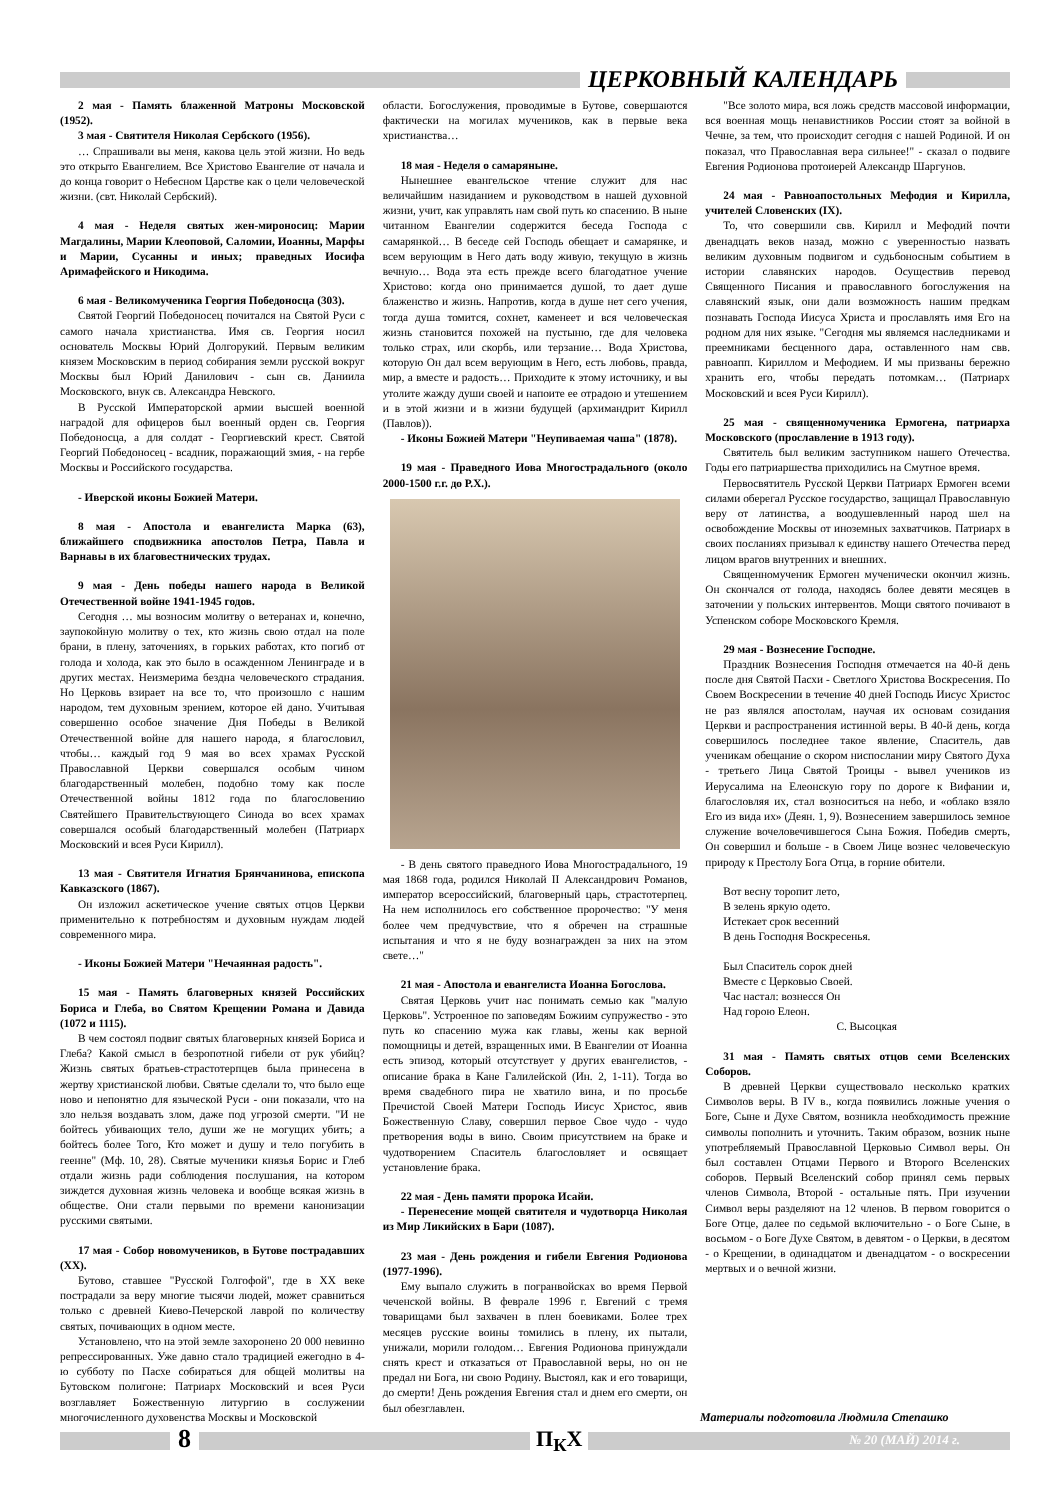ЦЕРКОВНЫЙ КАЛЕНДАРЬ
2 мая - Память блаженной Матроны Московской (1952).
3 мая - Святителя Николая Сербского (1956).
… Спрашивали вы меня, какова цель этой жизни. Но ведь это открыто Евангелием. Все Христово Евангелие от начала и до конца говорит о Небесном Царстве как о цели человеческой жизни. (свт. Николай Сербский).
4 мая - Неделя святых жен-мироносиц: Марии Магдалины, Марии Клеоповой, Саломии, Иоанны, Марфы и Марии, Сусанны и иных; праведных Иосифа Аримафейского и Никодима.
6 мая - Великомученика Георгия Победоносца (303).
Святой Георгий Победоносец почитался на Святой Руси с самого начала христианства. Имя св. Георгия носил основатель Москвы Юрий Долгорукий. Первым великим князем Московским в период собирания земли русской вокруг Москвы был Юрий Данилович - сын св. Даниила Московского, внук св. Александра Невского.
В Русской Императорской армии высшей военной наградой для офицеров был военный орден св. Георгия Победоносца, а для солдат - Георгиевский крест. Святой Георгий Победоносец - всадник, поражающий змия, - на гербе Москвы и Российского государства.
- Иверской иконы Божией Матери.
8 мая - Апостола и евангелиста Марка (63), ближайшего сподвижника апостолов Петра, Павла и Варнавы в их благовестнических трудах.
9 мая - День победы нашего народа в Великой Отечественной войне 1941-1945 годов.
Сегодня … мы возносим молитву о ветеранах и, конечно, заупокойную молитву о тех, кто жизнь свою отдал на поле брани, в плену, заточениях, в горьких работах, кто погиб от голода и холода, как это было в осажденном Ленинграде и в других местах. Неизмерима бездна человеческого страдания. Но Церковь взирает на все то, что произошло с нашим народом, тем духовным зрением, которое ей дано. Учитывая совершенно особое значение Дня Победы в Великой Отечественной войне для нашего народа, я благословил, чтобы… каждый год 9 мая во всех храмах Русской Православной Церкви совершался особым чином благодарственный молебен, подобно тому как после Отечественной войны 1812 года по благословению Святейшего Правительствующего Синода во всех храмах совершался особый благодарственный молебен (Патриарх Московский и всея Руси Кирилл).
13 мая - Святителя Игнатия Брянчанинова, епископа Кавказского (1867).
Он изложил аскетическое учение святых отцов Церкви применительно к потребностям и духовным нуждам людей современного мира.
- Иконы Божией Матери "Нечаянная радость".
15 мая - Память благоверных князей Российских Бориса и Глеба, во Святом Крещении Романа и Давида (1072 и 1115).
В чем состоял подвиг святых благоверных князей Бориса и Глеба? Какой смысл в безропотной гибели от рук убийц? Жизнь святых братьев-страстотерпцев была принесена в жертву христианской любви. Святые сделали то, что было еще ново и непонятно для языческой Руси - они показали, что на зло нельзя воздавать злом, даже под угрозой смерти. "И не бойтесь убивающих тело, души же не могущих убить; а бойтесь более Того, Кто может и душу и тело погубить в геенне" (Мф. 10, 28). Святые мученики князья Борис и Глеб отдали жизнь ради соблюдения послушания, на котором зиждется духовная жизнь человека и вообще всякая жизнь в обществе. Они стали первыми по времени канонизации русскими святыми.
17 мая - Собор новомучеников, в Бутове пострадавших (XX).
Бутово, ставшее "Русской Голгофой", где в XX веке пострадали за веру многие тысячи людей, может сравниться только с древней Киево-Печерской лаврой по количеству святых, почивающих в одном месте.
Установлено, что на этой земле захоронено 20 000 невинно репрессированных. Уже давно стало традицией ежегодно в 4-ю субботу по Пасхе собираться для общей молитвы на Бутовском полигоне: Патриарх Московский и всея Руси возглавляет Божественную литургию в сослужении многочисленного духовенства Москвы и Московской
области. Богослужения, проводимые в Бутове, совершаются фактически на могилах мучеников, как в первые века христианства…
18 мая - Неделя о самаряныне.
Нынешнее евангельское чтение служит для нас величайшим назиданием и руководством в нашей духовной жизни, учит, как управлять нам свой путь ко спасению. В ныне читанном Евангелии содержится беседа Господа с самарянкой… В беседе сей Господь обещает и самарянке, и всем верующим в Него дать воду живую, текущую в жизнь вечную… Вода эта есть прежде всего благодатное учение Христово: когда оно принимается душой, то дает душе блаженство и жизнь. Напротив, когда в душе нет сего учения, тогда душа томится, сохнет, каменеет и вся человеческая жизнь становится похожей на пустыню, где для человека только страх, или скорбь, или терзание… Вода Христова, которую Он дал всем верующим в Него, есть любовь, правда, мир, а вместе и радость… Приходите к этому источнику, и вы утолите жажду души своей и напоите ее отрадою и утешением и в этой жизни и в жизни будущей (архимандрит Кирилл (Павлов)).
- Иконы Божией Матери "Неупиваемая чаша" (1878).
19 мая - Праведного Иова Многострадального (около 2000-1500 г.г. до Р.Х.).
- В день святого праведного Иова Многострадального, 19 мая 1868 года, родился Николай II Александрович Романов, император всероссийский, благоверный царь, страстотерпец. На нем исполнилось его собственное пророчество: "У меня более чем предчувствие, что я обречен на страшные испытания и что я не буду вознагражден за них на этом свете…"
21 мая - Апостола и евангелиста Иоанна Богослова.
Святая Церковь учит нас понимать семью как "малую Церковь". Устроенное по заповедям Божиим супружество - это путь ко спасению мужа как главы, жены как верной помощницы и детей, взращенных ими. В Евангелии от Иоанна есть эпизод, который отсутствует у других евангелистов, - описание брака в Кане Галилейской (Ин. 2, 1-11). Тогда во время свадебного пира не хватило вина, и по просьбе Пречистой Своей Матери Господь Иисус Христос, явив Божественную Славу, совершил первое Свое чудо - чудо претворения воды в вино. Своим присутствием на браке и чудотворением Спаситель благословляет и освящает установление брака.
22 мая - День памяти пророка Исайи.
- Перенесение мощей святителя и чудотворца Николая из Мир Ликийских в Бари (1087).
23 мая - День рождения и гибели Евгения Родионова (1977-1996).
Ему выпало служить в погранвойсках во время Первой чеченской войны. В феврале 1996 г. Евгений с тремя товарищами был захвачен в плен боевиками. Более трех месяцев русские воины томились в плену, их пытали, унижали, морили голодом… Евгения Родионова принуждали снять крест и отказаться от Православной веры, но он не предал ни Бога, ни свою Родину. Выстоял, как и его товарищи, до смерти! День рождения Евгения стал и днем его смерти, он был обезглавлен.
"Все золото мира, вся ложь средств массовой информации, вся военная мощь ненавистников России стоят за войной в Чечне, за тем, что происходит сегодня с нашей Родиной. И он показал, что Православная вера сильнее!" - сказал о подвиге Евгения Родионова протоиерей Александр Шаргунов.
24 мая - Равноапостольных Мефодия и Кирилла, учителей Словенских (IX).
То, что совершили свв. Кирилл и Мефодий почти двенадцать веков назад, можно с уверенностью назвать великим духовным подвигом и судьбоносным событием в истории славянских народов. Осуществив перевод Священного Писания и православного богослужения на славянский язык, они дали возможность нашим предкам познавать Господа Иисуса Христа и прославлять имя Его на родном для них языке. "Сегодня мы являемся наследниками и преемниками бесценного дара, оставленного нам свв. равноапп. Кириллом и Мефодием. И мы призваны бережно хранить его, чтобы передать потомкам… (Патриарх Московский и всея Руси Кирилл).
25 мая - священномученика Ермогена, патриарха Московского (прославление в 1913 году).
Святитель был великим заступником нашего Отечества. Годы его патриаршества приходились на Смутное время.
Первосвятитель Русской Церкви Патриарх Ермоген всеми силами оберегал Русское государство, защищал Православную веру от латинства, а воодушевленный народ шел на освобождение Москвы от иноземных захватчиков. Патриарх в своих посланиях призывал к единству нашего Отечества перед лицом врагов внутренних и внешних.
Священномученик Ермоген мученически окончил жизнь. Он скончался от голода, находясь более девяти месяцев в заточении у польских интервентов. Мощи святого почивают в Успенском соборе Московского Кремля.
29 мая - Вознесение Господне.
Праздник Вознесения Господня отмечается на 40-й день после дня Святой Пасхи - Светлого Христова Воскресения. По Своем Воскресении в течение 40 дней Господь Иисус Христос не раз являлся апостолам, научая их основам созидания Церкви и распространения истинной веры. В 40-й день, когда совершилось последнее такое явление, Спаситель, дав ученикам обещание о скором ниспослании миру Святого Духа - третьего Лица Святой Троицы - вывел учеников из Иерусалима на Елеонскую гору по дороге к Вифании и, благословляя их, стал возноситься на небо, и «облако взяло Его из вида их» (Деян. 1, 9). Вознесением завершилось земное служение вочеловечившегося Сына Божия. Победив смерть, Он совершил и больше - в Своем Лице вознес человеческую природу к Престолу Бога Отца, в горние обители.
Вот весну торопит лето,
В зелень яркую одето.
Истекает срок весенний
В день Господня Воскресенья.
Был Спаситель сорок дней
Вместе с Церковью Своей.
Час настал: вознесся Он
Над горою Елеон.
С. Высоцкая
31 мая - Память святых отцов семи Вселенских Соборов.
В древней Церкви существовало несколько кратких Символов веры. В IV в., когда появились ложные учения о Боге, Сыне и Духе Святом, возникла необходимость прежние символы пополнить и уточнить. Таким образом, возник ныне употребляемый Православной Церковью Символ веры. Он был составлен Отцами Первого и Второго Вселенских соборов. Первый Вселенский собор принял семь первых членов Символа, Второй - остальные пять. При изучении Символ веры разделяют на 12 членов. В первом говорится о Боге Отце, далее по седьмой включительно - о Боге Сыне, в восьмом - о Боге Духе Святом, в девятом - о Церкви, в десятом - о Крещении, в одинадцатом и двенадцатом - о воскресении мертвых и о вечной жизни.
Материалы подготовила Людмила Степашко
8 П<sub>К</sub>Х № 20 (МАЙ) 2014 г.